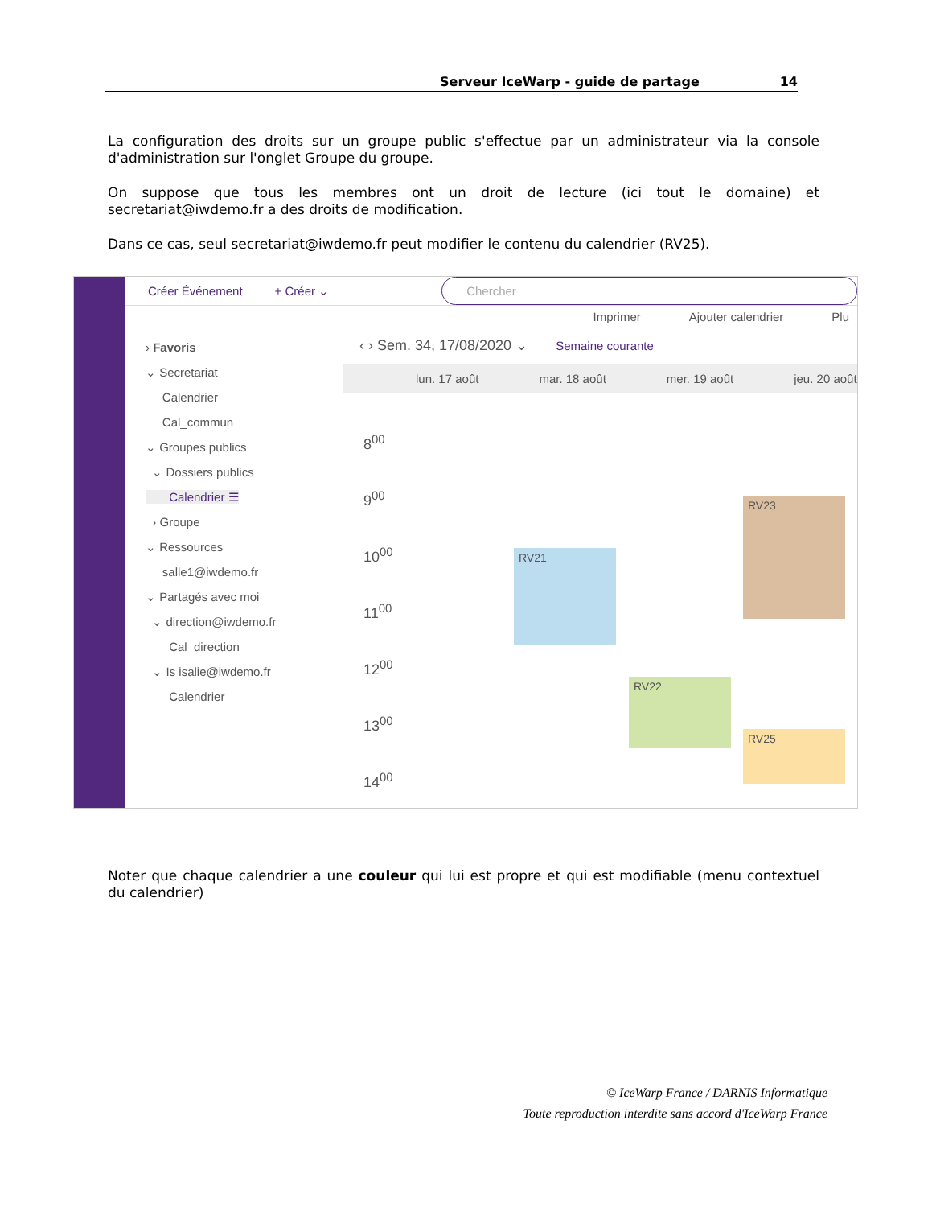Serveur IceWarp - guide de partage 14
La configuration des droits sur un groupe public s'effectue par un administrateur via la console d'administration sur l'onglet Groupe du groupe.
On suppose que tous les membres ont un droit de lecture (ici tout le domaine) et secretariat@iwdemo.fr a des droits de modification.
Dans ce cas, seul secretariat@iwdemo.fr peut modifier le contenu du calendrier (RV25).
Créer Événement + Créer ⌄ Chercher
Imprimer Ajouter calendrier Plu
› Favoris
⌄ Secretariat
Calendrier
Cal_commun
⌄ Groupes publics
⌄ Dossiers publics
Calendrier ☰
› Groupe
⌄ Ressources
salle1@iwdemo.fr
⌄ Partagés avec moi
⌄ direction@iwdemo.fr
Cal_direction
⌄ Is isalie@iwdemo.fr
Calendrier
‹ › Sem. 34, 17/08/2020 ⌄ Semaine courante
lun. 17 août mar. 18 août mer. 19 août jeu. 20 août
8<sup>00</sup>
9<sup>00</sup>
10<sup>00</sup>
11<sup>00</sup>
12<sup>00</sup>
13<sup>00</sup>
14<sup>00</sup>
RV21
RV22
RV23
RV25
Noter que chaque calendrier a une couleur qui lui est propre et qui est modifiable (menu contextuel du calendrier)
© IceWarp France / DARNIS Informatique
Toute reproduction interdite sans accord d'IceWarp France